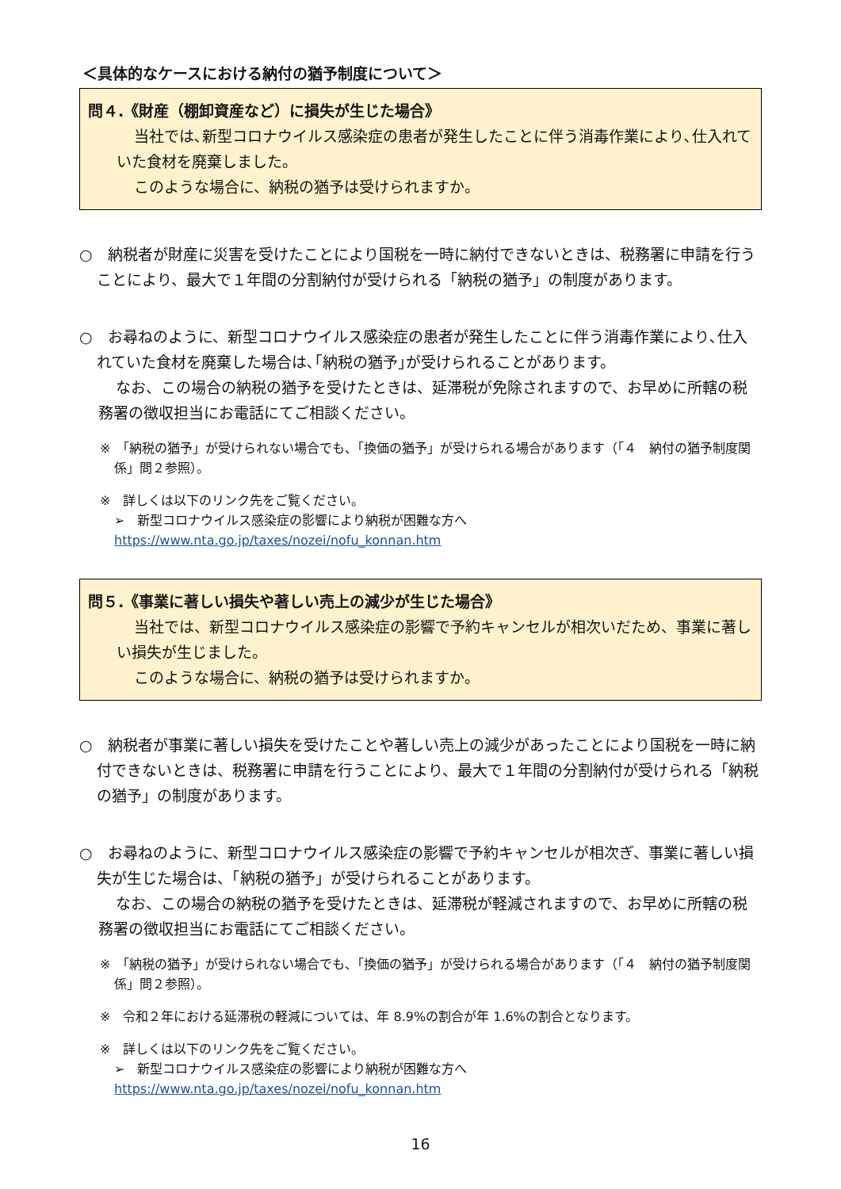＜具体的なケースにおける納付の猶予制度について＞
問４.《財産（棚卸資産など）に損失が生じた場合》
当社では､新型コロナウイルス感染症の患者が発生したことに伴う消毒作業により､仕入れていた食材を廃棄しました。
このような場合に、納税の猶予は受けられますか。
○　納税者が財産に災害を受けたことにより国税を一時に納付できないときは、税務署に申請を行うことにより、最大で１年間の分割納付が受けられる「納税の猶予」の制度があります。
○　お尋ねのように、新型コロナウイルス感染症の患者が発生したことに伴う消毒作業により､仕入れていた食材を廃棄した場合は､｢納税の猶予｣が受けられることがあります。
なお、この場合の納税の猶予を受けたときは、延滞税が免除されますので、お早めに所轄の税務署の徴収担当にお電話にてご相談ください。
※　「納税の猶予」が受けられない場合でも、「換価の猶予」が受けられる場合があります（「４　納付の猶予制度関係」問２参照）。
※　詳しくは以下のリンク先をご覧ください。
➢　新型コロナウイルス感染症の影響により納税が困難な方へ
https://www.nta.go.jp/taxes/nozei/nofu_konnan.htm
問５.《事業に著しい損失や著しい売上の減少が生じた場合》
当社では、新型コロナウイルス感染症の影響で予約キャンセルが相次いだため、事業に著しい損失が生じました。
このような場合に、納税の猶予は受けられますか。
○　納税者が事業に著しい損失を受けたことや著しい売上の減少があったことにより国税を一時に納付できないときは、税務署に申請を行うことにより、最大で１年間の分割納付が受けられる「納税の猶予」の制度があります。
○　お尋ねのように、新型コロナウイルス感染症の影響で予約キャンセルが相次ぎ、事業に著しい損失が生じた場合は、「納税の猶予」が受けられることがあります。
なお、この場合の納税の猶予を受けたときは、延滞税が軽減されますので、お早めに所轄の税務署の徴収担当にお電話にてご相談ください。
※　「納税の猶予」が受けられない場合でも、「換価の猶予」が受けられる場合があります（「４　納付の猶予制度関係」問２参照）。
※　令和２年における延滞税の軽減については、年 8.9%の割合が年 1.6%の割合となります。
※　詳しくは以下のリンク先をご覧ください。
➢　新型コロナウイルス感染症の影響により納税が困難な方へ
https://www.nta.go.jp/taxes/nozei/nofu_konnan.htm
16